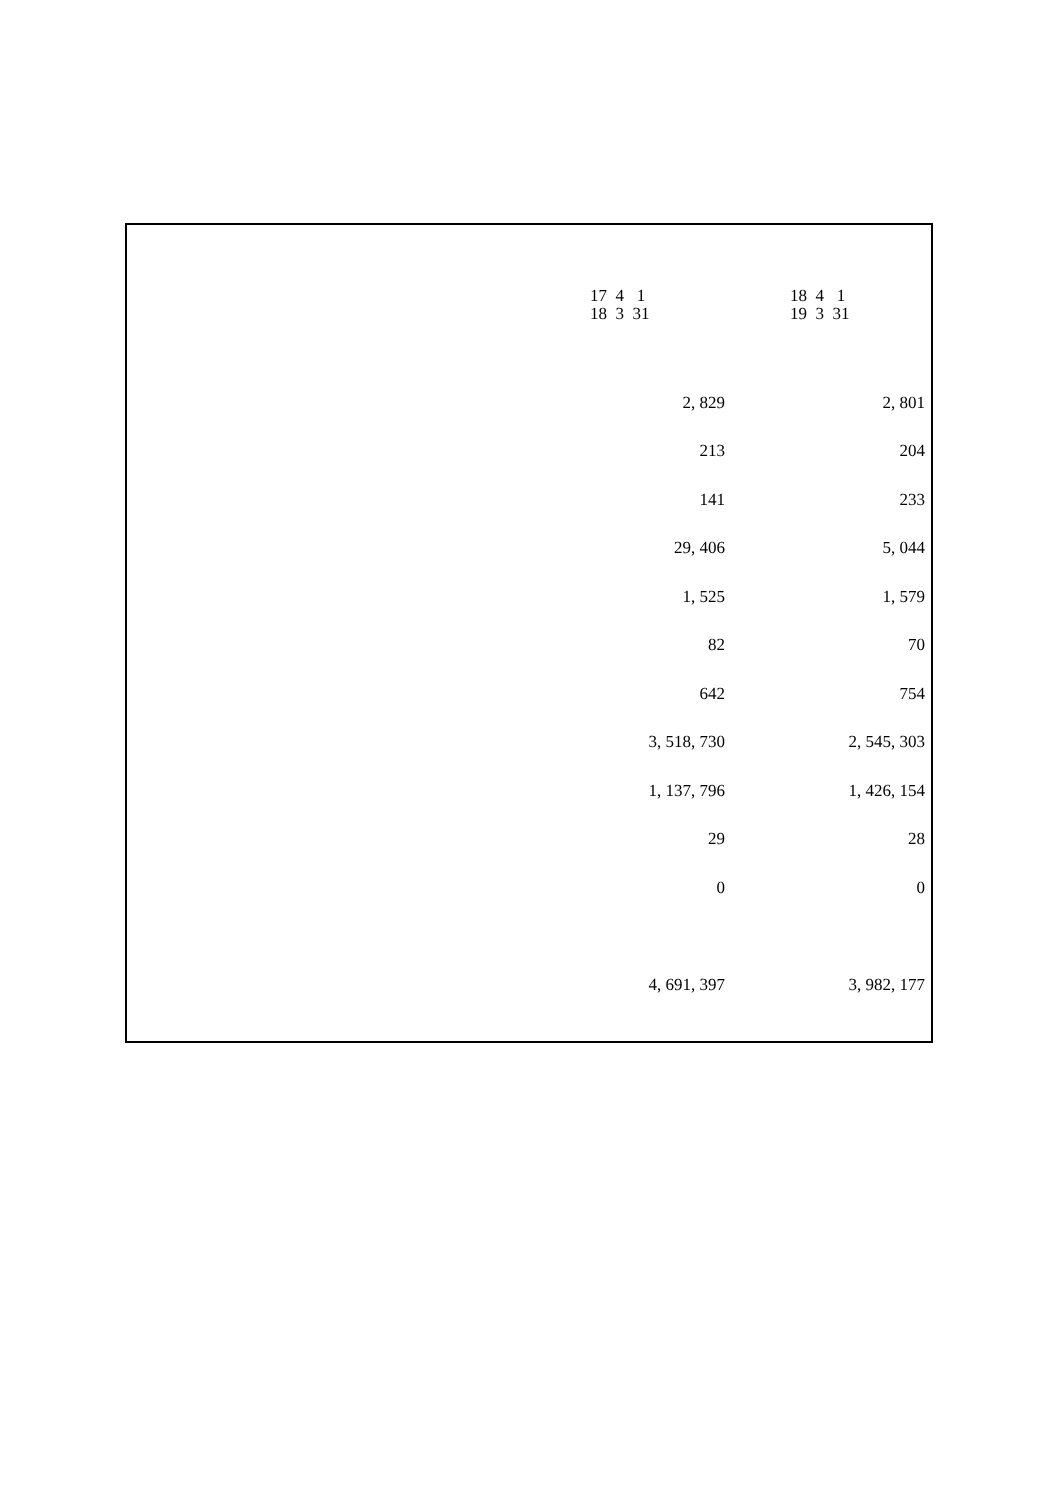| | 17 4 1 18 3 31 | | 18 4 1 19 3 31 | |
| --- | --- | --- | --- | --- |
| | 2, 829 | | 2, 801 | |
| | 213 | | 204 | |
| | 141 | | 233 | |
| | 29, 406 | | 5, 044 | |
| | 1, 525 | | 1, 579 | |
| | 82 | | 70 | |
| | 642 | | 754 | |
| | 3, 518, 730 | | 2, 545, 303 | |
| | 1, 137, 796 | | 1, 426, 154 | |
| | 29 | | 28 | |
| | 0 | | 0 | |
| | 4, 691, 397 | | 3, 982, 177 | |